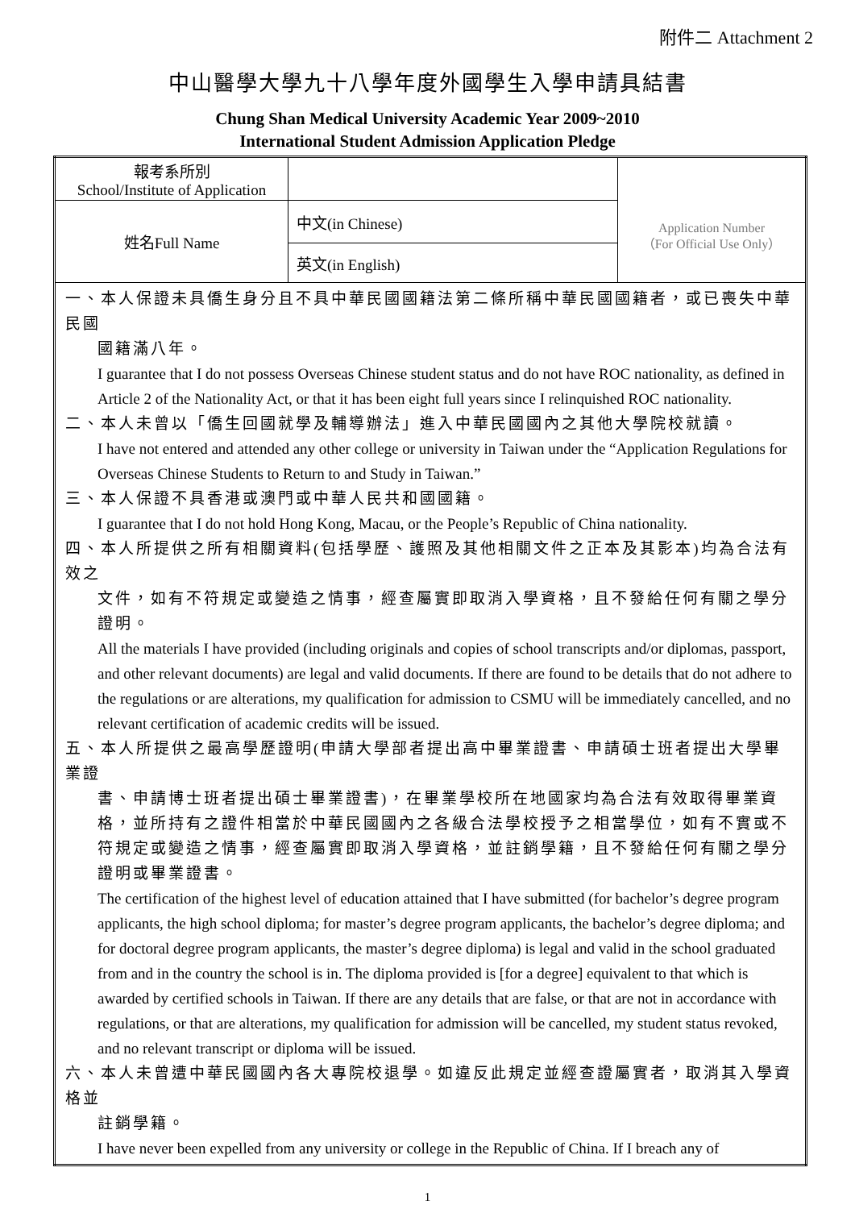附件二 Attachment 2
中山醫學大學九十八學年度外國學生入學申請具結書
Chung Shan Medical University Academic Year 2009~2010
International Student Admission Application Pledge
| 報考系所別 School/Institute of Application | | Application Number （For Official Use Only） |
| 姓名Full Name | 中文(in Chinese) | |
| | 英文(in English) | |
| 一、本人保證未具僑生身分且不具中華民國國籍法第二條所稱中華民國國籍者，或已喪失中華民國 國籍滿八年。 I guarantee that I do not possess Overseas Chinese student status and do not have ROC nationality, as defined in Article 2 of the Nationality Act, or that it has been eight full years since I relinquished ROC nationality. 二、本人未曾以「僑生回國就學及輔導辦法」進入中華民國國內之其他大學院校就讀。 I have not entered and attended any other college or university in Taiwan under the “Application Regulations for Overseas Chinese Students to Return to and Study in Taiwan.” 三、本人保證不具香港或澳門或中華人民共和國國籍。 I guarantee that I do not hold Hong Kong, Macau, or the People’s Republic of China nationality. 四、本人所提供之所有相關資料(包括學歷、護照及其他相關文件之正本及其影本)均為合法有效之 文件，如有不符規定或變造之情事，經查屬實即取消入學資格，且不發給任何有關之學分證明。 All the materials I have provided (including originals and copies of school transcripts and/or diplomas, passport, and other relevant documents) are legal and valid documents. If there are found to be details that do not adhere to the regulations or are alterations, my qualification for admission to CSMU will be immediately cancelled, and no relevant certification of academic credits will be issued. 五、本人所提供之最高學歷證明(申請大學部者提出高中畢業證書、申請碩士班者提出大學畢業證 書、申請博士班者提出碩士畢業證書)，在畢業學校所在地國家均為合法有效取得畢業資格，並所持有之證件相當於中華民國國內之各級合法學校授予之相當學位，如有不實或不符規定或變造之情事，經查屬實即取消入學資格，並註銷學籍，且不發給任何有關之學分證明或畢業證書。 The certification of the highest level of education attained that I have submitted (for bachelor’s degree program applicants, the high school diploma; for master’s degree program applicants, the bachelor’s degree diploma; and for doctoral degree program applicants, the master’s degree diploma) is legal and valid in the school graduated from and in the country the school is in. The diploma provided is [for a degree] equivalent to that which is awarded by certified schools in Taiwan. If there are any details that are false, or that are not in accordance with regulations, or that are alterations, my qualification for admission will be cancelled, my student status revoked, and no relevant transcript or diploma will be issued. 六、本人未曾遭中華民國國內各大專院校退學。如違反此規定並經查證屬實者，取消其入學資格並 註銷學籍。 I have never been expelled from any university or college in the Republic of China. If I breach any of | | |
1